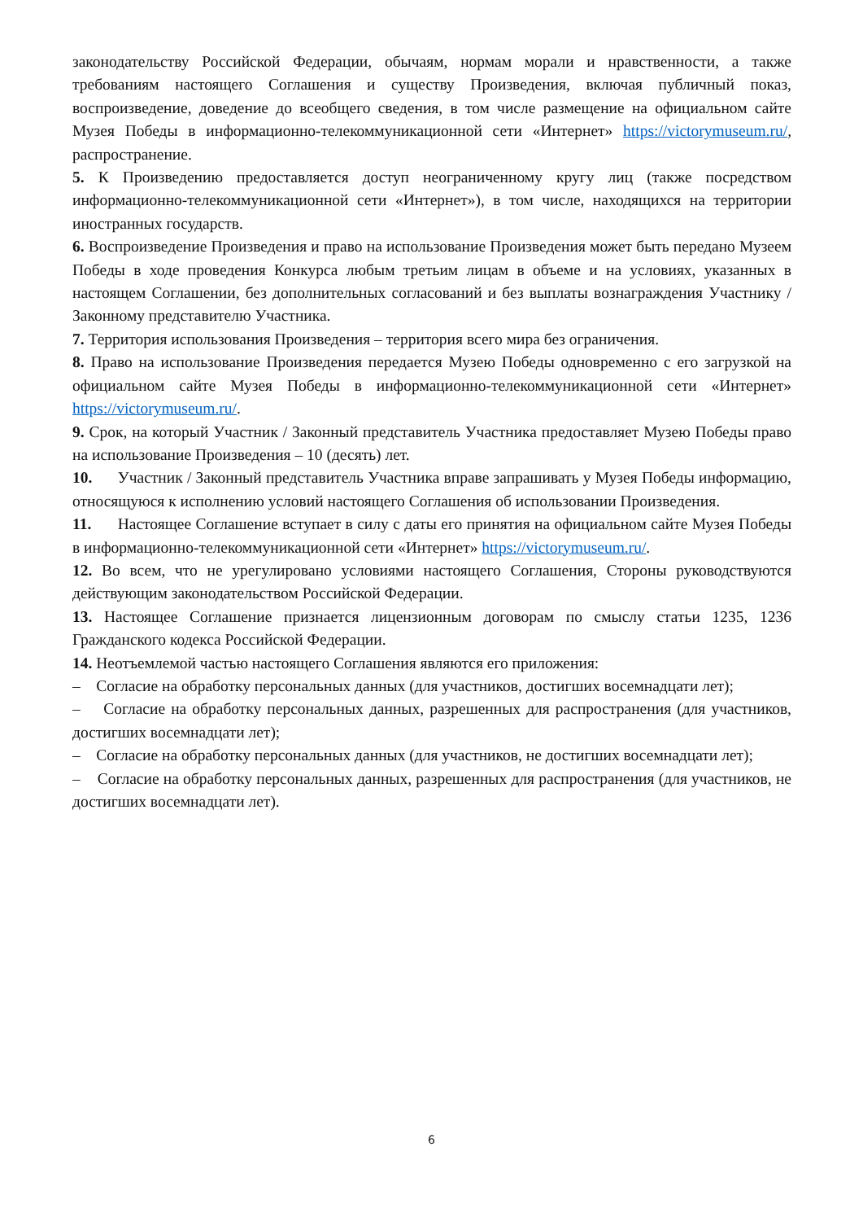законодательству Российской Федерации, обычаям, нормам морали и нравственности, а также требованиям настоящего Соглашения и существу Произведения, включая публичный показ, воспроизведение, доведение до всеобщего сведения, в том числе размещение на официальном сайте Музея Победы в информационно-телекоммуникационной сети «Интернет» https://victorymuseum.ru/, распространение.
5. К Произведению предоставляется доступ неограниченному кругу лиц (также посредством информационно-телекоммуникационной сети «Интернет»), в том числе, находящихся на территории иностранных государств.
6. Воспроизведение Произведения и право на использование Произведения может быть передано Музеем Победы в ходе проведения Конкурса любым третьим лицам в объеме и на условиях, указанных в настоящем Соглашении, без дополнительных согласований и без выплаты вознаграждения Участнику / Законному представителю Участника.
7. Территория использования Произведения – территория всего мира без ограничения.
8. Право на использование Произведения передается Музею Победы одновременно с его загрузкой на официальном сайте Музея Победы в информационно-телекоммуникационной сети «Интернет» https://victorymuseum.ru/.
9. Срок, на который Участник / Законный представитель Участника предоставляет Музею Победы право на использование Произведения – 10 (десять) лет.
10. Участник / Законный представитель Участника вправе запрашивать у Музея Победы информацию, относящуюся к исполнению условий настоящего Соглашения об использовании Произведения.
11. Настоящее Соглашение вступает в силу с даты его принятия на официальном сайте Музея Победы в информационно-телекоммуникационной сети «Интернет» https://victorymuseum.ru/.
12. Во всем, что не урегулировано условиями настоящего Соглашения, Стороны руководствуются действующим законодательством Российской Федерации.
13. Настоящее Соглашение признается лицензионным договорам по смыслу статьи 1235, 1236 Гражданского кодекса Российской Федерации.
14. Неотъемлемой частью настоящего Соглашения являются его приложения:
– Согласие на обработку персональных данных (для участников, достигших восемнадцати лет);
– Согласие на обработку персональных данных, разрешенных для распространения (для участников, достигших восемнадцати лет);
– Согласие на обработку персональных данных (для участников, не достигших восемнадцати лет);
– Согласие на обработку персональных данных, разрешенных для распространения (для участников, не достигших восемнадцати лет).
6